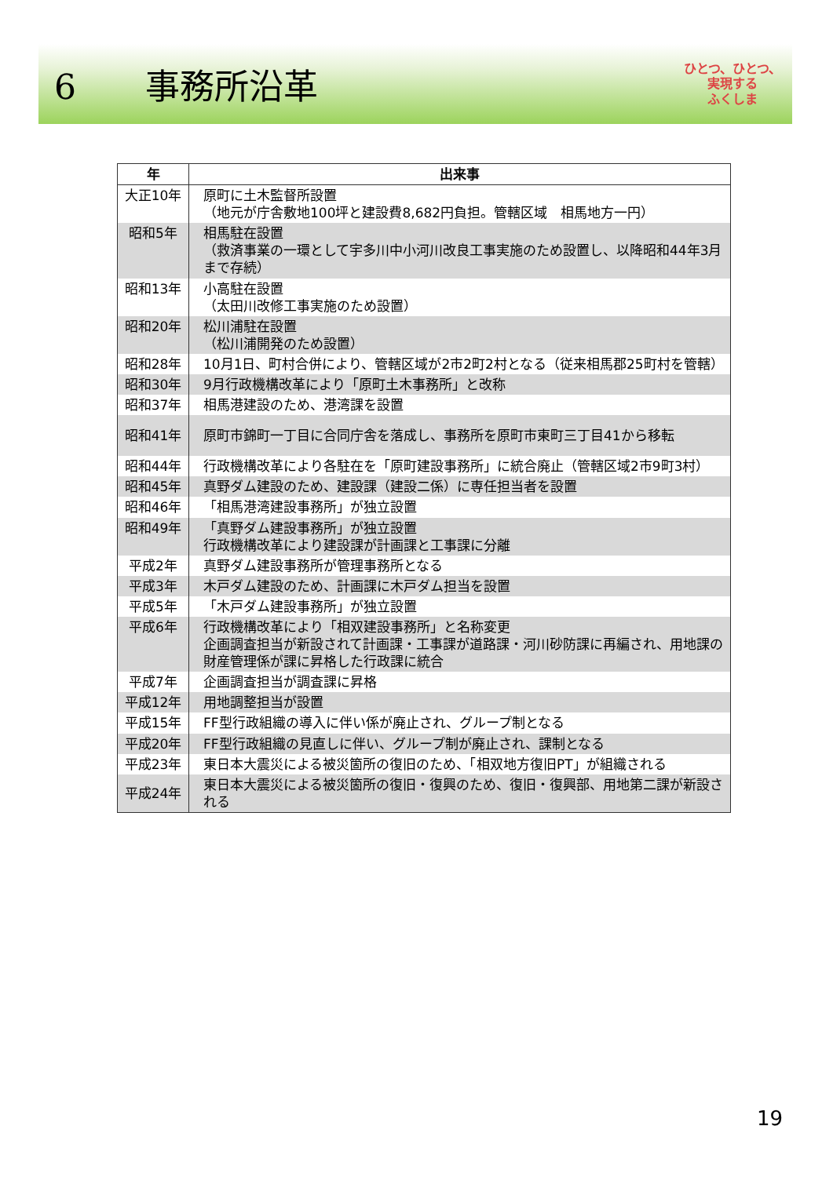6　　事務所沿革
ひとつ、ひとつ、
実現する
ふくしま
| 年 | 出来事 |
| --- | --- |
| 大正10年 | 原町に土木監督所設置 （地元が庁舎敷地100坪と建設費8,682円負担。管轄区域 相馬地方一円） |
| 昭和5年 | 相馬駐在設置 （救済事業の一環として宇多川中小河川改良工事実施のため設置し、以降昭和44年3月まで存続） |
| 昭和13年 | 小高駐在設置 （太田川改修工事実施のため設置） |
| 昭和20年 | 松川浦駐在設置 （松川浦開発のため設置） |
| 昭和28年 | 10月1日、町村合併により、管轄区域が2市2町2村となる（従来相馬郡25町村を管轄） |
| 昭和30年 | 9月行政機構改革により「原町土木事務所」と改称 |
| 昭和37年 | 相馬港建設のため、港湾課を設置 |
| 昭和41年 | 原町市錦町一丁目に合同庁舎を落成し、事務所を原町市東町三丁目41から移転 |
| 昭和44年 | 行政機構改革により各駐在を「原町建設事務所」に統合廃止（管轄区域2市9町3村） |
| 昭和45年 | 真野ダム建設のため、建設課（建設二係）に専任担当者を設置 |
| 昭和46年 | 「相馬港湾建設事務所」が独立設置 |
| 昭和49年 | 「真野ダム建設事務所」が独立設置 行政機構改革により建設課が計画課と工事課に分離 |
| 平成2年 | 真野ダム建設事務所が管理事務所となる |
| 平成3年 | 木戸ダム建設のため、計画課に木戸ダム担当を設置 |
| 平成5年 | 「木戸ダム建設事務所」が独立設置 |
| 平成6年 | 行政機構改革により「相双建設事務所」と名称変更 企画調査担当が新設されて計画課・工事課が道路課・河川砂防課に再編され、用地課の財産管理係が課に昇格した行政課に統合 |
| 平成7年 | 企画調査担当が調査課に昇格 |
| 平成12年 | 用地調整担当が設置 |
| 平成15年 | FF型行政組織の導入に伴い係が廃止され、グループ制となる |
| 平成20年 | FF型行政組織の見直しに伴い、グループ制が廃止され、課制となる |
| 平成23年 | 東日本大震災による被災箇所の復旧のため、「相双地方復旧PT」が組織される |
| 平成24年 | 東日本大震災による被災箇所の復旧・復興のため、復旧・復興部、用地第二課が新設される |
19